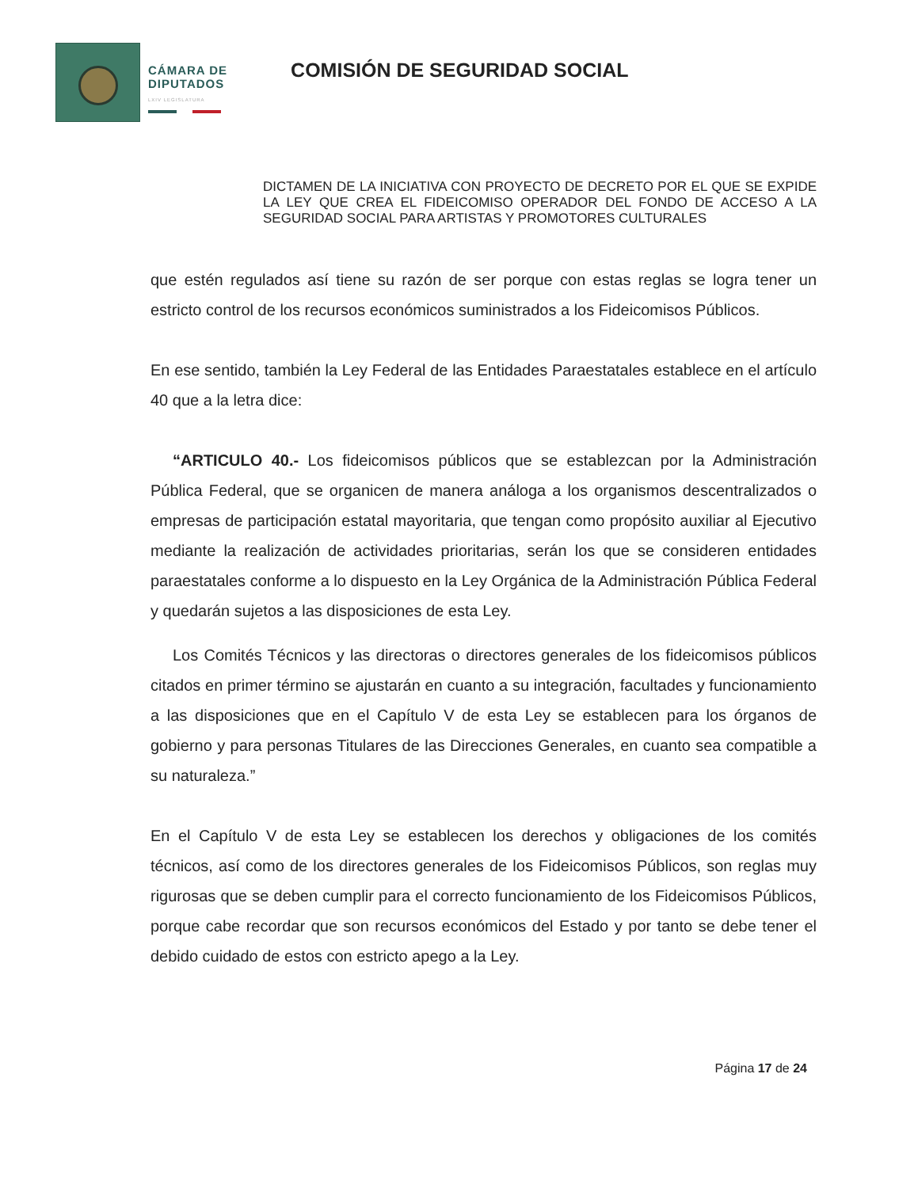CÁMARA DE
DIPUTADOS
LXIV LEGISLATURA
COMISIÓN DE SEGURIDAD SOCIAL
DICTAMEN DE LA INICIATIVA CON PROYECTO DE DECRETO POR EL QUE SE EXPIDE LA LEY QUE CREA EL FIDEICOMISO OPERADOR DEL FONDO DE ACCESO A LA SEGURIDAD SOCIAL PARA ARTISTAS Y PROMOTORES CULTURALES
que estén regulados así tiene su razón de ser porque con estas reglas se logra tener un estricto control de los recursos económicos suministrados a los Fideicomisos Públicos.
En ese sentido, también la Ley Federal de las Entidades Paraestatales establece en el artículo 40 que a la letra dice:
“ARTICULO 40.- Los fideicomisos públicos que se establezcan por la Administración Pública Federal, que se organicen de manera análoga a los organismos descentralizados o empresas de participación estatal mayoritaria, que tengan como propósito auxiliar al Ejecutivo mediante la realización de actividades prioritarias, serán los que se consideren entidades paraestatales conforme a lo dispuesto en la Ley Orgánica de la Administración Pública Federal y quedarán sujetos a las disposiciones de esta Ley.
Los Comités Técnicos y las directoras o directores generales de los fideicomisos públicos citados en primer término se ajustarán en cuanto a su integración, facultades y funcionamiento a las disposiciones que en el Capítulo V de esta Ley se establecen para los órganos de gobierno y para personas Titulares de las Direcciones Generales, en cuanto sea compatible a su naturaleza.”
En el Capítulo V de esta Ley se establecen los derechos y obligaciones de los comités técnicos, así como de los directores generales de los Fideicomisos Públicos, son reglas muy rigurosas que se deben cumplir para el correcto funcionamiento de los Fideicomisos Públicos, porque cabe recordar que son recursos económicos del Estado y por tanto se debe tener el debido cuidado de estos con estricto apego a la Ley.
Página 17 de 24